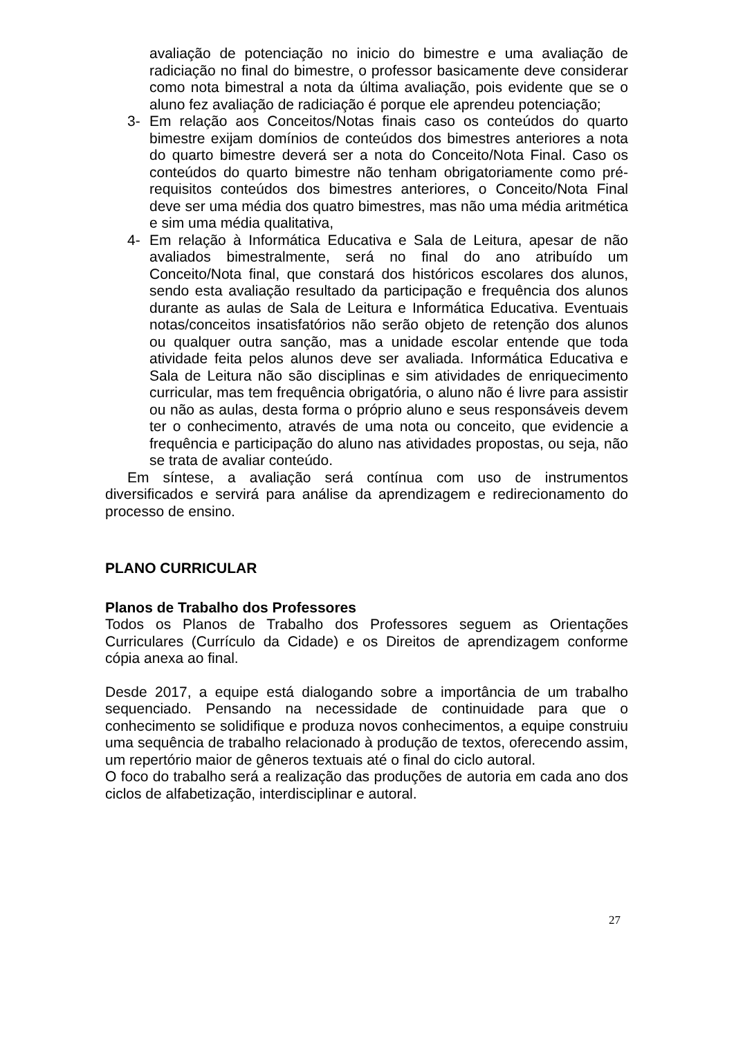avaliação de potenciação no inicio do bimestre e uma avaliação de radiciação no final do bimestre, o professor basicamente deve considerar como nota bimestral a nota da última avaliação, pois evidente que se o aluno fez avaliação de radiciação é porque ele aprendeu potenciação;
3- Em relação aos Conceitos/Notas finais caso os conteúdos do quarto bimestre exijam domínios de conteúdos dos bimestres anteriores a nota do quarto bimestre deverá ser a nota do Conceito/Nota Final. Caso os conteúdos do quarto bimestre não tenham obrigatoriamente como pré-requisitos conteúdos dos bimestres anteriores, o Conceito/Nota Final deve ser uma média dos quatro bimestres, mas não uma média aritmética e sim uma média qualitativa,
4- Em relação à Informática Educativa e Sala de Leitura, apesar de não avaliados bimestralmente, será no final do ano atribuído um Conceito/Nota final, que constará dos históricos escolares dos alunos, sendo esta avaliação resultado da participação e frequência dos alunos durante as aulas de Sala de Leitura e Informática Educativa. Eventuais notas/conceitos insatisfatórios não serão objeto de retenção dos alunos ou qualquer outra sanção, mas a unidade escolar entende que toda atividade feita pelos alunos deve ser avaliada. Informática Educativa e Sala de Leitura não são disciplinas e sim atividades de enriquecimento curricular, mas tem frequência obrigatória, o aluno não é livre para assistir ou não as aulas, desta forma o próprio aluno e seus responsáveis devem ter o conhecimento, através de uma nota ou conceito, que evidencie a frequência e participação do aluno nas atividades propostas, ou seja, não se trata de avaliar conteúdo.
Em síntese, a avaliação será contínua com uso de instrumentos diversificados e servirá para análise da aprendizagem e redirecionamento do processo de ensino.
PLANO CURRICULAR
Planos de Trabalho dos Professores
Todos os Planos de Trabalho dos Professores seguem as Orientações Curriculares (Currículo da Cidade) e os Direitos de aprendizagem conforme cópia anexa ao final.
Desde 2017, a equipe está dialogando sobre a importância de um trabalho sequenciado. Pensando na necessidade de continuidade para que o conhecimento se solidifique e produza novos conhecimentos, a equipe construiu uma sequência de trabalho relacionado à produção de textos, oferecendo assim, um repertório maior de gêneros textuais até o final do ciclo autoral.
O foco do trabalho será a realização das produções de autoria em cada ano dos ciclos de alfabetização, interdisciplinar e autoral.
27